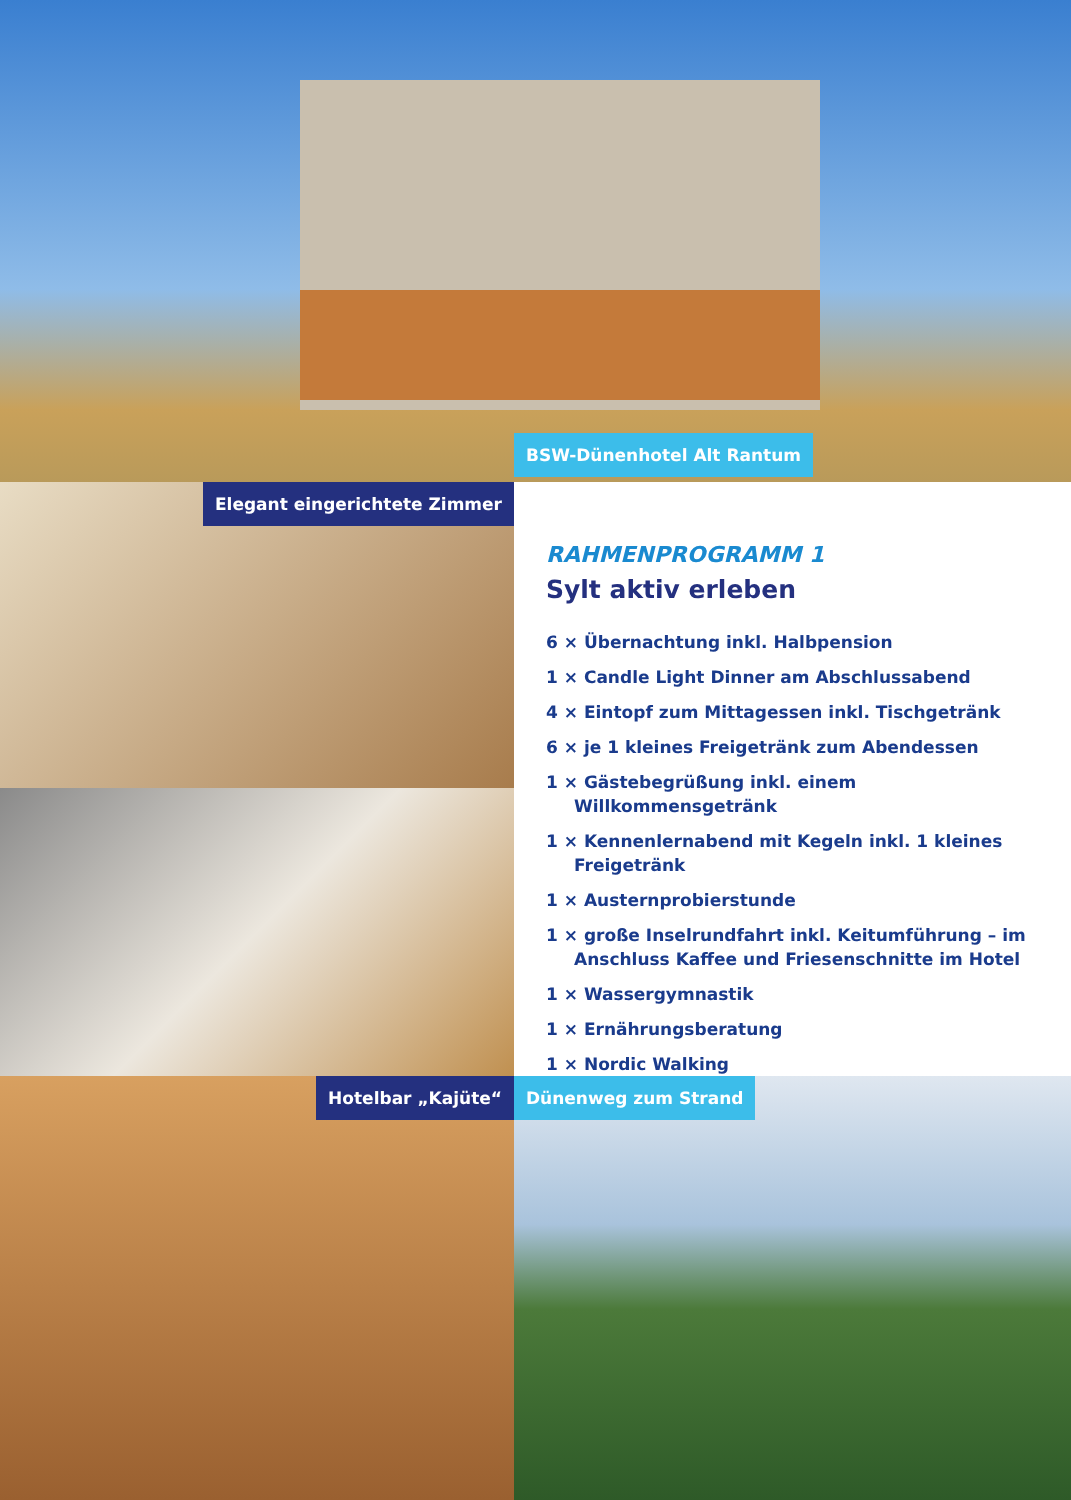BSW-Dünenhotel Alt Rantum
Elegant eingerichtete Zimmer
RAHMENPROGRAMM 1
Sylt aktiv erleben
6 × Übernachtung inkl. Halbpension
1 × Candle Light Dinner am Abschlussabend
4 × Eintopf zum Mittagessen inkl. Tischgetränk
6 × je 1 kleines Freigetränk zum Abendessen
1 × Gästebegrüßung inkl. einem Willkommensgetränk
1 × Kennenlernabend mit Kegeln inkl. 1 kleines Freigetränk
1 × Austernprobierstunde
1 × große Inselrundfahrt inkl. Keitumführung – im Anschluss Kaffee und Friesenschnitte im Hotel
1 × Wassergymnastik
1 × Ernährungsberatung
1 × Nordic Walking
Hotelbar „Kajüte“ Dünenweg zum Strand